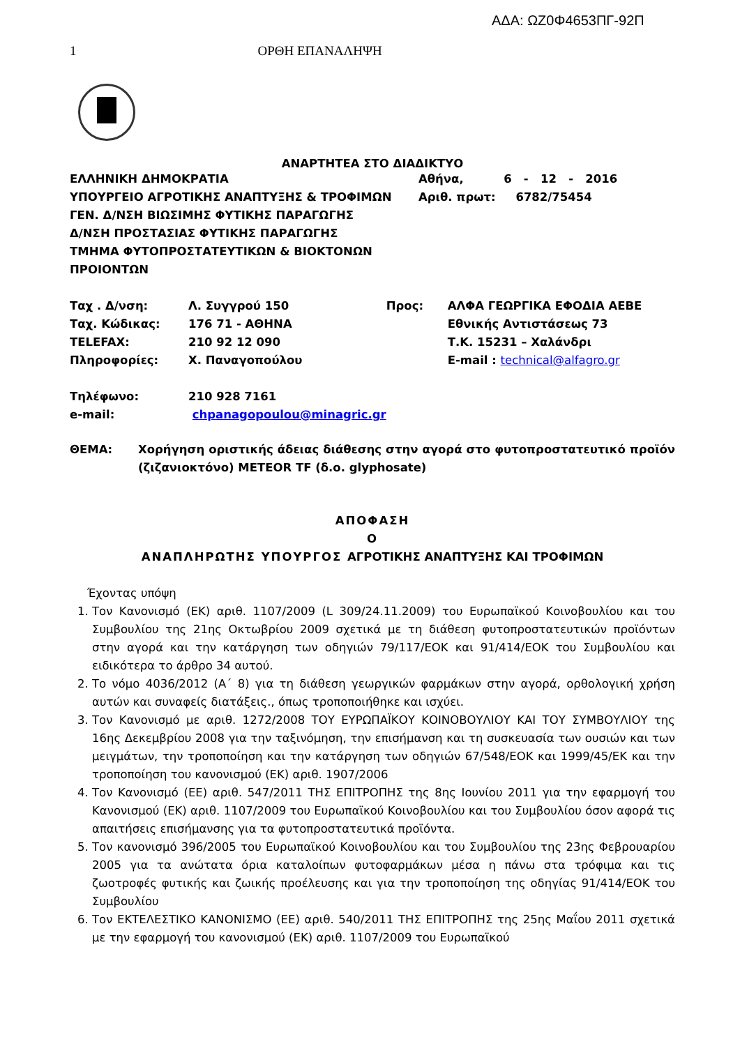ΑΔΑ: ΩΖ0Φ4653ΠΓ-92Π
1 ΟΡΘΗ ΕΠΑΝΑΛΗΨΗ
ΑΝΑΡΤΗΤΕΑ ΣΤΟ ΔΙΑΔΙΚΤΥΟ
ΕΛΛΗΝΙΚΗ ΔΗΜΟΚΡΑΤΙΑ
ΥΠΟΥΡΓΕΙΟ ΑΓΡΟΤΙΚΗΣ ΑΝΑΠΤΥΞΗΣ & ΤΡΟΦΙΜΩΝ
ΓΕΝ. Δ/ΝΣΗ ΒΙΩΣΙΜΗΣ ΦΥΤΙΚΗΣ ΠΑΡΑΓΩΓΗΣ
Δ/ΝΣΗ ΠΡΟΣΤΑΣΙΑΣ ΦΥΤΙΚΗΣ ΠΑΡΑΓΩΓΗΣ
ΤΜΗΜΑ ΦΥΤΟΠΡΟΣΤΑΤΕΥΤΙΚΩΝ & ΒΙΟΚΤΟΝΩΝ ΠΡΟΙΟΝΤΩΝ
Αθήνα, 6 - 12 - 2016
Αριθ. πρωτ: 6782/75454
| Ταχ . Δ/νση: | Λ. Συγγρού 150 | Προς: | ΑΛΦΑ ΓΕΩΡΓΙΚΑ ΕΦΟΔΙΑ ΑΕΒΕ |
| Ταχ. Κώδικας: | 176 71 - ΑΘΗΝΑ | | Εθνικής Αντιστάσεως 73 |
| TELEFAX: | 210 92 12 090 | | Τ.Κ. 15231 – Χαλάνδρι |
| Πληροφορίες: | Χ. Παναγοπούλου | | E-mail : technical@alfagro.gr |
| Τηλέφωνο: | 210 928 7161 | | |
| e-mail: | chpanagopoulou@minagric.gr | | |
| ΘΕΜΑ: | Χορήγηση οριστικής άδειας διάθεσης στην αγορά στο φυτοπροστατευτικό προϊόν (ζιζανιοκτόνο) METEOR TF (δ.ο. glyphosate) |
ΑΠΟΦΑΣΗ
Ο
ΑΝΑΠΛΗΡΩΤΗΣ ΥΠΟΥΡΓΟΣ ΑΓΡΟΤΙΚΗΣ ΑΝΑΠΤΥΞΗΣ ΚΑΙ ΤΡΟΦΙΜΩΝ
Έχοντας υπόψη
1. Τον Κανονισμό (ΕΚ) αριθ. 1107/2009 (L 309/24.11.2009) του Ευρωπαϊκού Κοινοβουλίου και του Συμβουλίου της 21ης Οκτωβρίου 2009 σχετικά με τη διάθεση φυτοπροστατευτικών προϊόντων στην αγορά και την κατάργηση των οδηγιών 79/117/ΕΟΚ και 91/414/ΕΟΚ του Συμβουλίου και ειδικότερα το άρθρο 34 αυτού.
2. Το νόμο 4036/2012 (Α΄ 8) για τη διάθεση γεωργικών φαρμάκων στην αγορά, ορθολογική χρήση αυτών και συναφείς διατάξεις., όπως τροποποιήθηκε και ισχύει.
3. Τον Κανονισμό με αριθ. 1272/2008 ΤΟΥ ΕΥΡΩΠΑΪΚΟΥ ΚΟΙΝΟΒΟΥΛΙΟΥ ΚΑΙ ΤΟΥ ΣΥΜΒΟΥΛΙΟΥ της 16ης Δεκεμβρίου 2008 για την ταξινόμηση, την επισήμανση και τη συσκευασία των ουσιών και των μειγμάτων, την τροποποίηση και την κατάργηση των οδηγιών 67/548/ΕΟΚ και 1999/45/ΕΚ και την τροποποίηση του κανονισμού (ΕΚ) αριθ. 1907/2006
4. Τον Κανονισμό (ΕΕ) αριθ. 547/2011 ΤΗΣ ΕΠΙΤΡΟΠΗΣ της 8ης Ιουνίου 2011 για την εφαρμογή του Κανονισμού (ΕΚ) αριθ. 1107/2009 του Ευρωπαϊκού Κοινοβουλίου και του Συμβουλίου όσον αφορά τις απαιτήσεις επισήμανσης για τα φυτοπροστατευτικά προϊόντα.
5. Τον κανονισμό 396/2005 του Ευρωπαϊκού Κοινοβουλίου και του Συμβουλίου της 23ης Φεβρουαρίου 2005 για τα ανώτατα όρια καταλοίπων φυτοφαρμάκων μέσα η πάνω στα τρόφιμα και τις ζωοτροφές φυτικής και ζωικής προέλευσης και για την τροποποίηση της οδηγίας 91/414/ΕΟΚ του Συμβουλίου
6. Τον ΕΚΤΕΛΕΣΤΙΚΟ ΚΑΝΟΝΙΣΜΟ (ΕΕ) αριθ. 540/2011 ΤΗΣ ΕΠΙΤΡΟΠΗΣ της 25ης Μαΐου 2011 σχετικά με την εφαρμογή του κανονισμού (ΕΚ) αριθ. 1107/2009 του Ευρωπαϊκού